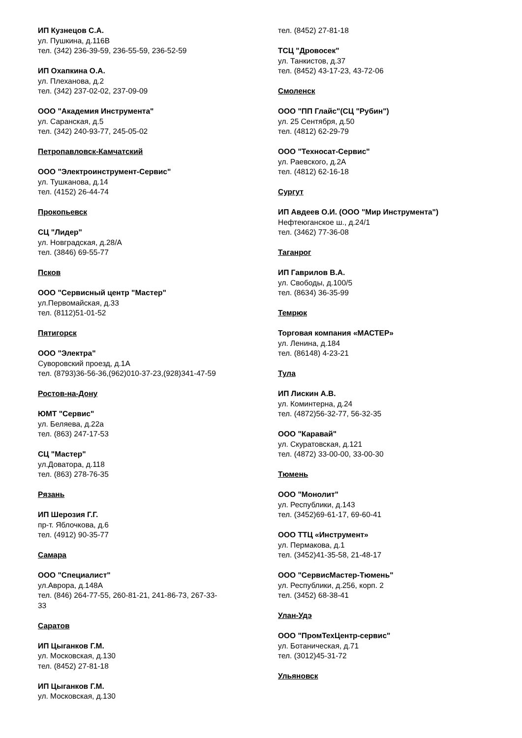ИП Кузнецов С.А.
ул. Пушкина, д.116В
тел. (342) 236-39-59, 236-55-59, 236-52-59
ИП Охапкина О.А.
ул. Плеханова, д.2
тел. (342) 237-02-02, 237-09-09
ООО "Академия Инструмента"
ул. Саранская, д.5
тел. (342) 240-93-77, 245-05-02
Петропавловск-Камчатский
ООО "Электроинструмент-Сервис"
ул. Тушканова, д.14
тел. (4152) 26-44-74
Прокопьевск
СЦ "Лидер"
ул. Новградская, д.28/А
тел. (3846) 69-55-77
Псков
ООО "Сервисный центр "Мастер"
ул.Первомайская, д.33
тел. (8112)51-01-52
Пятигорск
ООО "Электра"
Суворовский проезд, д.1А
тел. (8793)36-56-36,(962)010-37-23,(928)341-47-59
Ростов-на-Дону
ЮМТ "Сервис"
ул. Беляева, д.22а
тел. (863) 247-17-53
СЦ "Мастер"
ул.Доватора, д.118
тел. (863) 278-76-35
Рязань
ИП Шерозия Г.Г.
пр-т. Яблочкова, д.6
тел. (4912) 90-35-77
Самара
ООО "Специалист"
ул.Аврора, д.148А
тел. (846) 264-77-55, 260-81-21, 241-86-73, 267-33-
33
Саратов
ИП Цыганков Г.М.
ул. Московская, д.130
тел. (8452) 27-81-18
ИП Цыганков Г.М.
ул. Московская, д.130
тел. (8452) 27-81-18
ТСЦ "Дровосек"
ул. Танкистов, д.37
тел. (8452) 43-17-23, 43-72-06
Смоленск
ООО "ПП Глайс"(СЦ "Рубин")
ул. 25 Сентября, д.50
тел. (4812) 62-29-79
ООО "Техносат-Сервис"
ул. Раевского, д.2А
тел. (4812) 62-16-18
Сургут
ИП Авдеев О.И. (ООО "Мир Инструмента")
Нефтеюганское ш., д.24/1
тел. (3462) 77-36-08
Таганрог
ИП Гаврилов В.А.
ул. Свободы, д.100/5
тел. (8634) 36-35-99
Темрюк
Торговая компания «МАСТЕР»
ул. Ленина, д.184
тел. (86148) 4-23-21
Тула
ИП Лискин А.В.
ул. Коминтерна, д.24
тел. (4872)56-32-77, 56-32-35
ООО "Каравай"
ул. Скуратовская, д.121
тел. (4872) 33-00-00, 33-00-30
Тюмень
ООО "Монолит"
ул. Республики, д.143
тел. (3452)69-61-17, 69-60-41
ООО ТТЦ «Инструмент»
ул. Пермакова, д.1
тел. (3452)41-35-58, 21-48-17
ООО "СервисМастер-Тюмень"
ул. Республики, д.256, корп. 2
тел. (3452) 68-38-41
Улан-Удэ
ООО "ПромТехЦентр-сервис"
ул. Ботаническая, д.71
тел. (3012)45-31-72
Ульяновск